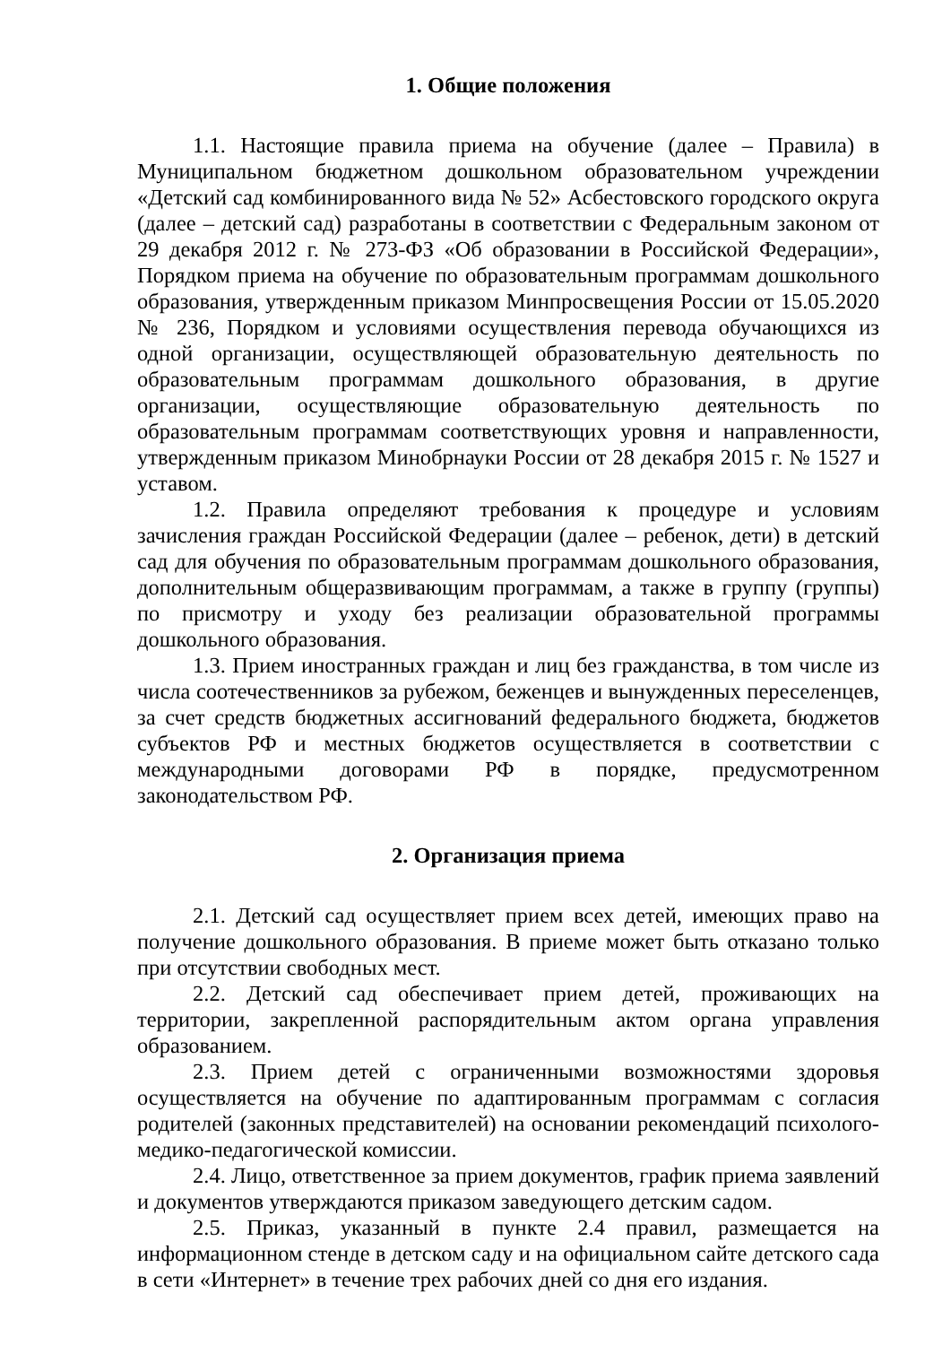1. Общие положения
1.1. Настоящие правила приема на обучение (далее – Правила) в Муниципальном бюджетном дошкольном образовательном учреждении «Детский сад комбинированного вида № 52» Асбестовского городского округа (далее – детский сад) разработаны в соответствии с Федеральным законом от 29 декабря 2012 г. № 273-ФЗ «Об образовании в Российской Федерации», Порядком приема на обучение по образовательным программам дошкольного образования, утвержденным приказом Минпросвещения России от 15.05.2020 № 236, Порядком и условиями осуществления перевода обучающихся из одной организации, осуществляющей образовательную деятельность по образовательным программам дошкольного образования, в другие организации, осуществляющие образовательную деятельность по образовательным программам соответствующих уровня и направленности, утвержденным приказом Минобрнауки России от 28 декабря 2015 г. № 1527 и уставом.
1.2. Правила определяют требования к процедуре и условиям зачисления граждан Российской Федерации (далее – ребенок, дети) в детский сад для обучения по образовательным программам дошкольного образования, дополнительным общеразвивающим программам, а также в группу (группы) по присмотру и уходу без реализации образовательной программы дошкольного образования.
1.3. Прием иностранных граждан и лиц без гражданства, в том числе из числа соотечественников за рубежом, беженцев и вынужденных переселенцев, за счет средств бюджетных ассигнований федерального бюджета, бюджетов субъектов РФ и местных бюджетов осуществляется в соответствии с международными договорами РФ в порядке, предусмотренном законодательством РФ.
2. Организация приема
2.1. Детский сад осуществляет прием всех детей, имеющих право на получение дошкольного образования. В приеме может быть отказано только при отсутствии свободных мест.
2.2. Детский сад обеспечивает прием детей, проживающих на территории, закрепленной распорядительным актом органа управления образованием.
2.3. Прием детей с ограниченными возможностями здоровья осуществляется на обучение по адаптированным программам с согласия родителей (законных представителей) на основании рекомендаций психолого-медико-педагогической комиссии.
2.4. Лицо, ответственное за прием документов, график приема заявлений и документов утверждаются приказом заведующего детским садом.
2.5. Приказ, указанный в пункте 2.4 правил, размещается на информационном стенде в детском саду и на официальном сайте детского сада в сети «Интернет» в течение трех рабочих дней со дня его издания.